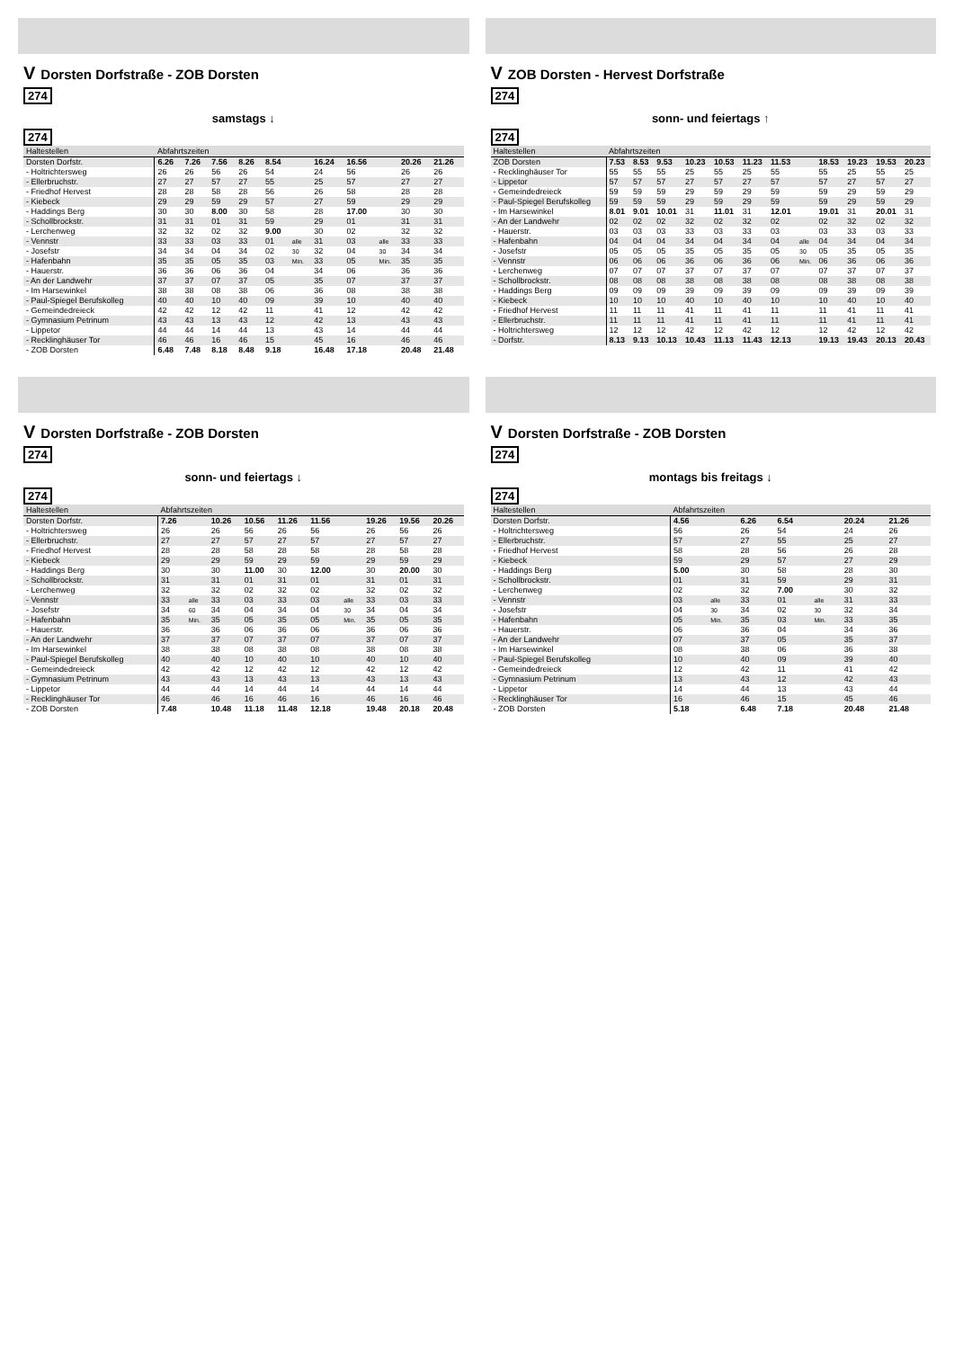V Dorsten Dorfstraße - ZOB Dorsten
274
samstags ↓
274
| Haltestellen | Abfahrtszeiten | | | | | | | | | | |
| --- | --- | --- | --- | --- | --- | --- | --- | --- | --- | --- | --- |
| Dorsten Dorfstr. | 6.26 | 7.26 | 7.56 | 8.26 | 8.54 | | 16.24 | 16.56 | | 20.26 | 21.26 |
| - Holtrichtersweg | 26 | 26 | 56 | 26 | 54 | | 24 | 56 | | 26 | 26 |
| - Ellerbruchstr. | 27 | 27 | 57 | 27 | 55 | | 25 | 57 | | 27 | 27 |
| - Friedhof Hervest | 28 | 28 | 58 | 28 | 56 | | 26 | 58 | | 28 | 28 |
| - Kiebeck | 29 | 29 | 59 | 29 | 57 | | 27 | 59 | | 29 | 29 |
| - Haddings Berg | 30 | 30 | 8.00 | 30 | 58 | | 28 | 17.00 | | 30 | 30 |
| - Schollbrockstr. | 31 | 31 | 01 | 31 | 59 | | 29 | 01 | | 31 | 31 |
| - Lerchenweg | 32 | 32 | 02 | 32 | 9.00 | | 30 | 02 | | 32 | 32 |
| - Vennstr | 33 | 33 | 03 | 33 | 01 | alle | 31 | 03 | alle | 33 | 33 |
| - Josefstr | 34 | 34 | 04 | 34 | 02 | 30 | 32 | 04 | 30 | 34 | 34 |
| - Hafenbahn | 35 | 35 | 05 | 35 | 03 | Min. | 33 | 05 | Min. | 35 | 35 |
| - Hauerstr. | 36 | 36 | 06 | 36 | 04 | | 34 | 06 | | 36 | 36 |
| - An der Landwehr | 37 | 37 | 07 | 37 | 05 | | 35 | 07 | | 37 | 37 |
| - Im Harsewinkel | 38 | 38 | 08 | 38 | 06 | | 36 | 08 | | 38 | 38 |
| - Paul-Spiegel Berufskolleg | 40 | 40 | 10 | 40 | 09 | | 39 | 10 | | 40 | 40 |
| - Gemeindedreieck | 42 | 42 | 12 | 42 | 11 | | 41 | 12 | | 42 | 42 |
| - Gymnasium Petrinum | 43 | 43 | 13 | 43 | 12 | | 42 | 13 | | 43 | 43 |
| - Lippetor | 44 | 44 | 14 | 44 | 13 | | 43 | 14 | | 44 | 44 |
| - Recklinghäuser Tor | 46 | 46 | 16 | 46 | 15 | | 45 | 16 | | 46 | 46 |
| - ZOB Dorsten | 6.48 | 7.48 | 8.18 | 8.48 | 9.18 | | 16.48 | 17.18 | | 20.48 | 21.48 |
V ZOB Dorsten - Hervest Dorfstraße
274
sonn- und feiertags ↑
274
| Haltestellen | Abfahrtszeiten | | | | | | | | | | | |
| --- | --- | --- | --- | --- | --- | --- | --- | --- | --- | --- | --- | --- |
| ZOB Dorsten | 7.53 | 8.53 | 9.53 | 10.23 | 10.53 | 11.23 | 11.53 | | 18.53 | 19.23 | 19.53 | 20.23 |
| - Recklinghäuser Tor | 55 | 55 | 55 | 25 | 55 | 25 | 55 | | 55 | 25 | 55 | 25 |
| - Lippetor | 57 | 57 | 57 | 27 | 57 | 27 | 57 | | 57 | 27 | 57 | 27 |
| - Gemeindedreieck | 59 | 59 | 59 | 29 | 59 | 29 | 59 | | 59 | 29 | 59 | 29 |
| - Paul-Spiegel Berufskolleg | 59 | 59 | 59 | 29 | 59 | 29 | 59 | | 59 | 29 | 59 | 29 |
| - Im Harsewinkel | 8.01 | 9.01 | 10.01 | 31 | 11.01 | 31 | 12.01 | | 19.01 | 31 | 20.01 | 31 |
| - An der Landwehr | 02 | 02 | 02 | 32 | 02 | 32 | 02 | | 02 | 32 | 02 | 32 |
| - Hauerstr. | 03 | 03 | 03 | 33 | 03 | 33 | 03 | | 03 | 33 | 03 | 33 |
| - Hafenbahn | 04 | 04 | 04 | 34 | 04 | 34 | 04 | alle | 04 | 34 | 04 | 34 |
| - Josefstr | 05 | 05 | 05 | 35 | 05 | 35 | 05 | 30 | 05 | 35 | 05 | 35 |
| - Vennstr | 06 | 06 | 06 | 36 | 06 | 36 | 06 | Min. | 06 | 36 | 06 | 36 |
| - Lerchenweg | 07 | 07 | 07 | 37 | 07 | 37 | 07 | | 07 | 37 | 07 | 37 |
| - Schollbrockstr. | 08 | 08 | 08 | 38 | 08 | 38 | 08 | | 08 | 38 | 08 | 38 |
| - Haddings Berg | 09 | 09 | 09 | 39 | 09 | 39 | 09 | | 09 | 39 | 09 | 39 |
| - Kiebeck | 10 | 10 | 10 | 40 | 10 | 40 | 10 | | 10 | 40 | 10 | 40 |
| - Friedhof Hervest | 11 | 11 | 11 | 41 | 11 | 41 | 11 | | 11 | 41 | 11 | 41 |
| - Ellerbruchstr. | 11 | 11 | 11 | 41 | 11 | 41 | 11 | | 11 | 41 | 11 | 41 |
| - Holtrichtersweg | 12 | 12 | 12 | 42 | 12 | 42 | 12 | | 12 | 42 | 12 | 42 |
| - Dorfstr. | 8.13 | 9.13 | 10.13 | 10.43 | 11.13 | 11.43 | 12.13 | | 19.13 | 19.43 | 20.13 | 20.43 |
V Dorsten Dorfstraße - ZOB Dorsten
274
sonn- und feiertags ↓
274
| Haltestellen | Abfahrtszeiten | | | | | | | | | |
| --- | --- | --- | --- | --- | --- | --- | --- | --- | --- | --- |
| Dorsten Dorfstr. | 7.26 | | 10.26 | 10.56 | 11.26 | 11.56 | | 19.26 | 19.56 | 20.26 |
| - Holtrichtersweg | 26 | | 26 | 56 | 26 | 56 | | 26 | 56 | 26 |
| - Ellerbruchstr. | 27 | | 27 | 57 | 27 | 57 | | 27 | 57 | 27 |
| - Friedhof Hervest | 28 | | 28 | 58 | 28 | 58 | | 28 | 58 | 28 |
| - Kiebeck | 29 | | 29 | 59 | 29 | 59 | | 29 | 59 | 29 |
| - Haddings Berg | 30 | | 30 | 11.00 | 30 | 12.00 | | 30 | 20.00 | 30 |
| - Schollbrockstr. | 31 | | 31 | 01 | 31 | 01 | | 31 | 01 | 31 |
| - Lerchenweg | 32 | | 32 | 02 | 32 | 02 | | 32 | 02 | 32 |
| - Vennstr | 33 | alle | 33 | 03 | 33 | 03 | alle | 33 | 03 | 33 |
| - Josefstr | 34 | 60 | 34 | 04 | 34 | 04 | 30 | 34 | 04 | 34 |
| - Hafenbahn | 35 | Min. | 35 | 05 | 35 | 05 | Min. | 35 | 05 | 35 |
| - Hauerstr. | 36 | | 36 | 06 | 36 | 06 | | 36 | 06 | 36 |
| - An der Landwehr | 37 | | 37 | 07 | 37 | 07 | | 37 | 07 | 37 |
| - Im Harsewinkel | 38 | | 38 | 08 | 38 | 08 | | 38 | 08 | 38 |
| - Paul-Spiegel Berufskolleg | 40 | | 40 | 10 | 40 | 10 | | 40 | 10 | 40 |
| - Gemeindedreieck | 42 | | 42 | 12 | 42 | 12 | | 42 | 12 | 42 |
| - Gymnasium Petrinum | 43 | | 43 | 13 | 43 | 13 | | 43 | 13 | 43 |
| - Lippetor | 44 | | 44 | 14 | 44 | 14 | | 44 | 14 | 44 |
| - Recklinghäuser Tor | 46 | | 46 | 16 | 46 | 16 | | 46 | 16 | 46 |
| - ZOB Dorsten | 7.48 | | 10.48 | 11.18 | 11.48 | 12.18 | | 19.48 | 20.18 | 20.48 |
V Dorsten Dorfstraße - ZOB Dorsten
274
montags bis freitags ↓
274
| Haltestellen | Abfahrtszeiten | | | | | | |
| --- | --- | --- | --- | --- | --- | --- | --- |
| Dorsten Dorfstr. | 4.56 | | 6.26 | 6.54 | | 20.24 | 21.26 |
| - Holtrichtersweg | 56 | | 26 | 54 | | 24 | 26 |
| - Ellerbruchstr. | 57 | | 27 | 55 | | 25 | 27 |
| - Friedhof Hervest | 58 | | 28 | 56 | | 26 | 28 |
| - Kiebeck | 59 | | 29 | 57 | | 27 | 29 |
| - Haddings Berg | 5.00 | | 30 | 58 | | 28 | 30 |
| - Schollbrockstr. | 01 | | 31 | 59 | | 29 | 31 |
| - Lerchenweg | 02 | | 32 | 7.00 | | 30 | 32 |
| - Vennstr | 03 | alle | 33 | 01 | alle | 31 | 33 |
| - Josefstr | 04 | 30 | 34 | 02 | 30 | 32 | 34 |
| - Hafenbahn | 05 | Min. | 35 | 03 | Min. | 33 | 35 |
| - Hauerstr. | 06 | | 36 | 04 | | 34 | 36 |
| - An der Landwehr | 07 | | 37 | 05 | | 35 | 37 |
| - Im Harsewinkel | 08 | | 38 | 06 | | 36 | 38 |
| - Paul-Spiegel Berufskolleg | 10 | | 40 | 09 | | 39 | 40 |
| - Gemeindedreieck | 12 | | 42 | 11 | | 41 | 42 |
| - Gymnasium Petrinum | 13 | | 43 | 12 | | 42 | 43 |
| - Lippetor | 14 | | 44 | 13 | | 43 | 44 |
| - Recklinghäuser Tor | 16 | | 46 | 15 | | 45 | 46 |
| - ZOB Dorsten | 5.18 | | 6.48 | 7.18 | | 20.48 | 21.48 |